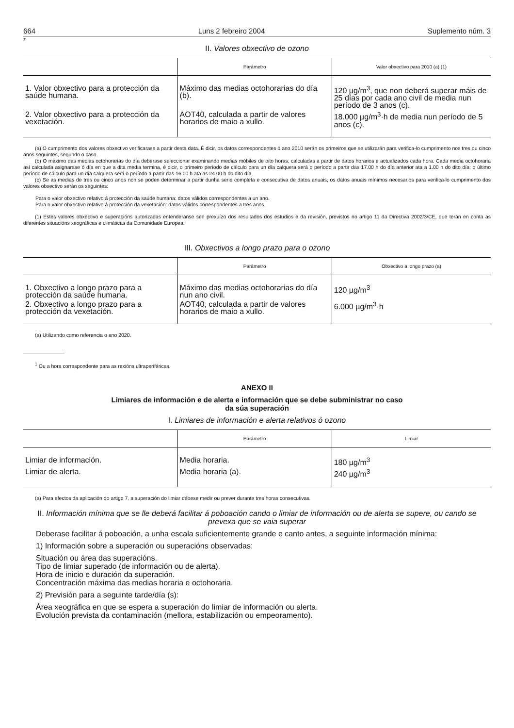664 Luns 2 febreiro 2004 Suplemento núm. 3
z
II. Valores obxectivo de ozono
| | Parámetro | Valor obxectivo para 2010 (a) (1) |
| --- | --- | --- |
| 1. Valor obxectivo para a protección da saúde humana. | Máximo das medias octohorarias do día (b). | 120 µg/m<sup>3</sup>, que non deberá superar máis de 25 días por cada ano civil de media nun período de 3 anos (c). |
| 2. Valor obxectivo para a protección da vexetación. | AOT40, calculada a partir de valores horarios de maio a xullo. | 18.000 µg/m<sup>3</sup>·h de media nun período de 5 anos (c). |
(a) O cumprimento dos valores obxectivo verificarase a partir desta data. É dicir, os datos correspondentes ó ano 2010 serán os primeiros que se utilizarán para verifica-lo cumprimento nos tres ou cinco anos seguintes, segundo o caso.
(b) O máximo das medias octohorarias do día deberase seleccionar examinando medias móbiles de oito horas, calculadas a partir de datos horarios e actualizados cada hora. Cada media octohoraria así calculada asignarase ó día en que a dita media termina, é dicir, o primeiro período de cálculo para un día calquera será o período a partir das 17.00 h do día anterior ata a 1.00 h do dito día; o último período de cálculo para un día calquera será o período a partir das 16.00 h ata as 24.00 h do dito día.
(c) Se as medias de tres ou cinco anos non se poden determinar a partir dunha serie completa e consecutiva de datos anuais, os datos anuais mínimos necesarios para verifica-lo cumprimento dos valores obxectivo serán os seguintes:
Para o valor obxectivo relativo á protección da saúde humana: datos válidos correspondentes a un ano.
Para o valor obxectivo relativo á protección da vexetación: datos válidos correspondentes a tres anos.
(1) Estes valores obxectivo e superacións autorizadas entenderanse sen prexuízo dos resultados dos estudios e da revisión, previstos no artigo 11 da Directiva 2002/3/CE, que terán en conta as diferentes situacións xeográficas e climáticas da Comunidade Europea.
III. Obxectivos a longo prazo para o ozono
| | Parámetro | Obxectivo a longo prazo (a) |
| --- | --- | --- |
| 1. Obxectivo a longo prazo para a protección da saúde humana. | Máximo das medias octohorarias do día nun ano civil. | 120 µg/m<sup>3</sup> |
| 2. Obxectivo a longo prazo para a protección da vexetación. | AOT40, calculada a partir de valores horarios de maio a xullo. | 6.000 µg/m<sup>3</sup>·h |
(a) Utilizando como referencia o ano 2020.
<sup>1</sup> Ou a hora correspondente para as rexións ultraperiféricas.
ANEXO II
Limiares de información e de alerta e información que se debe subministrar no caso
da súa superación
I. Limiares de información e alerta relativos ó ozono
| | Parámetro | Limiar |
| --- | --- | --- |
| Limiar de información. | Media horaria. | 180 µg/m<sup>3</sup> |
| Limiar de alerta. | Media horaria (a). | 240 µg/m<sup>3</sup> |
(a) Para efectos da aplicación do artigo 7, a superación do limiar débese medir ou prever durante tres horas consecutivas.
II. Información mínima que se lle deberá facilitar á poboación cando o limiar de información ou de alerta se supere, ou cando se prevexa que se vaia superar
Deberase facilitar á poboación, a unha escala suficientemente grande e canto antes, a seguinte información mínima:
1) Información sobre a superación ou superacións observadas:
Situación ou área das superacións.
Tipo de limiar superado (de información ou de alerta).
Hora de inicio e duración da superación.
Concentración máxima das medias horaria e octohoraria.
2) Previsión para a seguinte tarde/día (s):
Área xeográfica en que se espera a superación do limiar de información ou alerta.
Evolución prevista da contaminación (mellora, estabilización ou empeoramento).